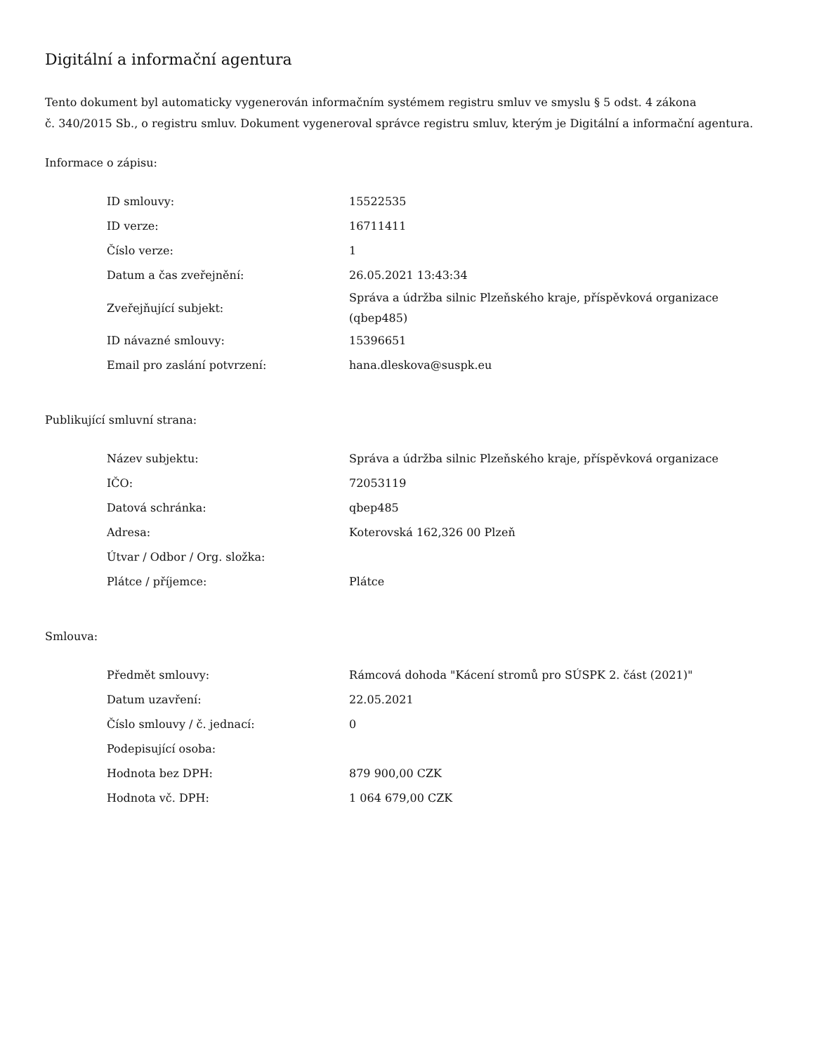Digitální a informační agentura
Tento dokument byl automaticky vygenerován informačním systémem registru smluv ve smyslu § 5 odst. 4 zákona
č. 340/2015 Sb., o registru smluv. Dokument vygeneroval správce registru smluv, kterým je Digitální a informační agentura.
Informace o zápisu:
| ID smlouvy: | 15522535 |
| ID verze: | 16711411 |
| Číslo verze: | 1 |
| Datum a čas zveřejnění: | 26.05.2021 13:43:34 |
| Zveřejňující subjekt: | Správa a údržba silnic Plzeňského kraje, příspěvková organizace (qbep485) |
| ID návazné smlouvy: | 15396651 |
| Email pro zaslání potvrzení: | hana.dleskova@suspk.eu |
Publikující smluvní strana:
| Název subjektu: | Správa a údržba silnic Plzeňského kraje, příspěvková organizace |
| IČO: | 72053119 |
| Datová schránka: | qbep485 |
| Adresa: | Koterovská 162,326 00 Plzeň |
| Útvar / Odbor / Org. složka: | |
| Plátce / příjemce: | Plátce |
Smlouva:
| Předmět smlouvy: | Rámcová dohoda "Kácení stromů pro SÚSPK 2. část (2021)" |
| Datum uzavření: | 22.05.2021 |
| Číslo smlouvy / č. jednací: | 0 |
| Podepisující osoba: | |
| Hodnota bez DPH: | 879 900,00 CZK |
| Hodnota vč. DPH: | 1 064 679,00 CZK |